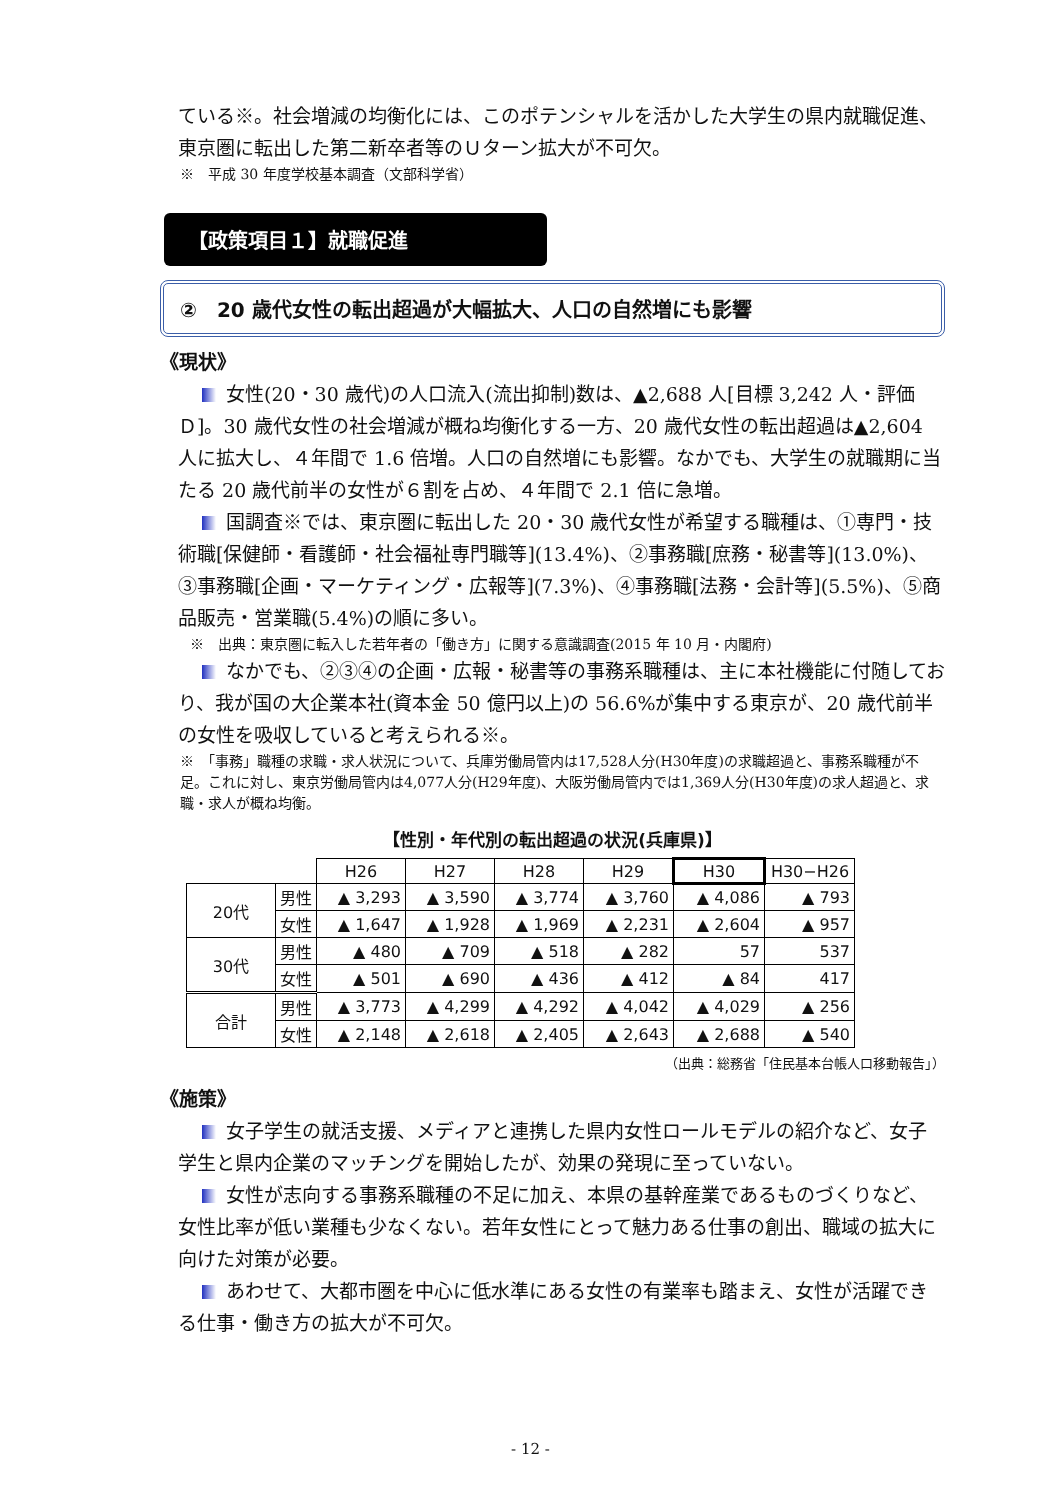ている※。社会増減の均衡化には、このポテンシャルを活かした大学生の県内就職促進、東京圏に転出した第二新卒者等のＵターン拡大が不可欠。
※　平成 30 年度学校基本調査（文部科学省）
【政策項目１】就職促進
②　20 歳代女性の転出超過が大幅拡大、人口の自然増にも影響
《現状》
女性(20・30 歳代)の人口流入(流出抑制)数は、▲2,688 人[目標 3,242 人・評価Ｄ]。30 歳代女性の社会増減が概ね均衡化する一方、20 歳代女性の転出超過は▲2,604 人に拡大し、４年間で 1.6 倍増。人口の自然増にも影響。なかでも、大学生の就職期に当たる 20 歳代前半の女性が６割を占め、４年間で 2.1 倍に急増。
国調査※では、東京圏に転出した 20・30 歳代女性が希望する職種は、①専門・技術職[保健師・看護師・社会福祉専門職等](13.4%)、②事務職[庶務・秘書等](13.0%)、③事務職[企画・マーケティング・広報等](7.3%)、④事務職[法務・会計等](5.5%)、⑤商品販売・営業職(5.4%)の順に多い。
※　出典：東京圏に転入した若年者の「働き方」に関する意識調査(2015 年 10 月・内閣府)
なかでも、②③④の企画・広報・秘書等の事務系職種は、主に本社機能に付随しており、我が国の大企業本社(資本金 50 億円以上)の 56.6%が集中する東京が、20 歳代前半の女性を吸収していると考えられる※。
※　「事務」職種の求職・求人状況について、兵庫労働局管内は17,528人分(H30年度)の求職超過と、事務系職種が不足。これに対し、東京労働局管内は4,077人分(H29年度)、大阪労働局管内では1,369人分(H30年度)の求人超過と、求職・求人が概ね均衡。
【性別・年代別の転出超過の状況(兵庫県)】
| | | H26 | H27 | H28 | H29 | H30 | H30−H26 |
| 20代 | 男性 | ▲ 3,293 | ▲ 3,590 | ▲ 3,774 | ▲ 3,760 | ▲ 4,086 | ▲ 793 |
| | 女性 | ▲ 1,647 | ▲ 1,928 | ▲ 1,969 | ▲ 2,231 | ▲ 2,604 | ▲ 957 |
| 30代 | 男性 | ▲ 480 | ▲ 709 | ▲ 518 | ▲ 282 | 57 | 537 |
| | 女性 | ▲ 501 | ▲ 690 | ▲ 436 | ▲ 412 | ▲ 84 | 417 |
| 合計 | 男性 | ▲ 3,773 | ▲ 4,299 | ▲ 4,292 | ▲ 4,042 | ▲ 4,029 | ▲ 256 |
| | 女性 | ▲ 2,148 | ▲ 2,618 | ▲ 2,405 | ▲ 2,643 | ▲ 2,688 | ▲ 540 |
（出典：総務省「住民基本台帳人口移動報告」）
《施策》
女子学生の就活支援、メディアと連携した県内女性ロールモデルの紹介など、女子学生と県内企業のマッチングを開始したが、効果の発現に至っていない。
女性が志向する事務系職種の不足に加え、本県の基幹産業であるものづくりなど、女性比率が低い業種も少なくない。若年女性にとって魅力ある仕事の創出、職域の拡大に向けた対策が必要。
あわせて、大都市圏を中心に低水準にある女性の有業率も踏まえ、女性が活躍できる仕事・働き方の拡大が不可欠。
- 12 -